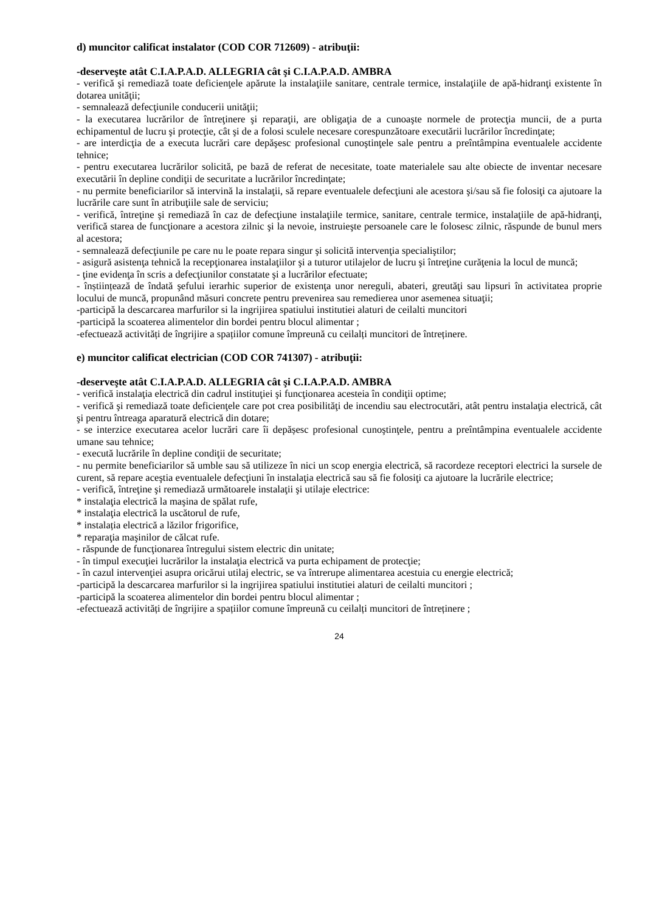d) muncitor calificat instalator (COD COR 712609) - atribuţii:
-deserveşte atât C.I.A.P.A.D. ALLEGRIA cât şi C.I.A.P.A.D. AMBRA
- verifică şi remediază toate deficienţele apărute la instalaţiile sanitare, centrale termice, instalaţiile de apă-hidranţi existente în dotarea unităţii;
- semnalează defecţiunile conducerii unităţii;
- la executarea lucrărilor de întreţinere şi reparaţii, are obligaţia de a cunoaşte normele de protecţia muncii, de a purta echipamentul de lucru şi protecţie, cât şi de a folosi sculele necesare corespunzătoare executării lucrărilor încredinţate;
- are interdicţia de a executa lucrări care depăşesc profesional cunoştinţele sale pentru a preîntâmpina eventualele accidente tehnice;
- pentru executarea lucrărilor solicită, pe bază de referat de necesitate, toate materialele sau alte obiecte de inventar necesare executării în depline condiţii de securitate a lucrărilor încredinţate;
- nu permite beneficiarilor să intervină la instalaţii, să repare eventualele defecţiuni ale acestora şi/sau să fie folosiţi ca ajutoare la lucrările care sunt în atribuţiile sale de serviciu;
- verifică, întreţine şi remediază în caz de defecţiune instalaţiile termice, sanitare, centrale termice, instalaţiile de apă-hidranţi, verifică starea de funcţionare a acestora zilnic şi la nevoie, instruieşte persoanele care le folosesc zilnic, răspunde de bunul mers al acestora;
- semnalează defecţiunile pe care nu le poate repara singur şi solicită intervenţia specialiştilor;
- asigură asistenţa tehnică la recepţionarea instalaţiilor şi a tuturor utilajelor de lucru şi întreţine curăţenia la locul de muncă;
- ţine evidenţa în scris a defecţiunilor constatate şi a lucrărilor efectuate;
- înștiințează de îndată şefului ierarhic superior de existenţa unor nereguli, abateri, greutăţi sau lipsuri în activitatea proprie locului de muncă, propunând măsuri concrete pentru prevenirea sau remedierea unor asemenea situaţii;
-participă la descarcarea marfurilor si la ingrijirea spatiului institutiei alaturi de ceilalti muncitori
-participă la scoaterea alimentelor din bordei pentru blocul alimentar ;
-efectuează activități de îngrijire a spațiilor comune împreună cu ceilalți muncitori de întreținere.
e) muncitor calificat electrician (COD COR 741307) - atribuţii:
-deserveşte atât C.I.A.P.A.D. ALLEGRIA cât şi C.I.A.P.A.D. AMBRA
- verifică instalaţia electrică din cadrul instituţiei şi funcţionarea acesteia în condiţii optime;
- verifică şi remediază toate deficienţele care pot crea posibilităţi de incendiu sau electrocutări, atât pentru instalaţia electrică, cât şi pentru întreaga aparatură electrică din dotare;
- se interzice executarea acelor lucrări care îi depășesc profesional cunoştinţele, pentru a preîntâmpina eventualele accidente umane sau tehnice;
- execută lucrările în depline condiţii de securitate;
- nu permite beneficiarilor să umble sau să utilizeze în nici un scop energia electrică, să racordeze receptori electrici la sursele de curent, să repare aceştia eventualele defecţiuni în instalaţia electrică sau să fie folosiţi ca ajutoare la lucrările electrice;
- verifică, întreţine şi remediază următoarele instalaţii şi utilaje electrice:
* instalaţia electrică la maşina de spălat rufe,
* instalaţia electrică la uscătorul de rufe,
* instalația electrică a lăzilor frigorifice,
* reparaţia maşinilor de călcat rufe.
- răspunde de funcţionarea întregului sistem electric din unitate;
- în timpul execuţiei lucrărilor la instalaţia electrică va purta echipament de protecţie;
- în cazul intervenţiei asupra oricărui utilaj electric, se va întrerupe alimentarea acestuia cu energie electrică;
-participă la descarcarea marfurilor si la ingrijirea spatiului institutiei alaturi de ceilalti muncitori ;
-participă la scoaterea alimentelor din bordei pentru blocul alimentar ;
-efectuează activități de îngrijire a spațiilor comune împreună cu ceilalți muncitori de întreținere ;
24